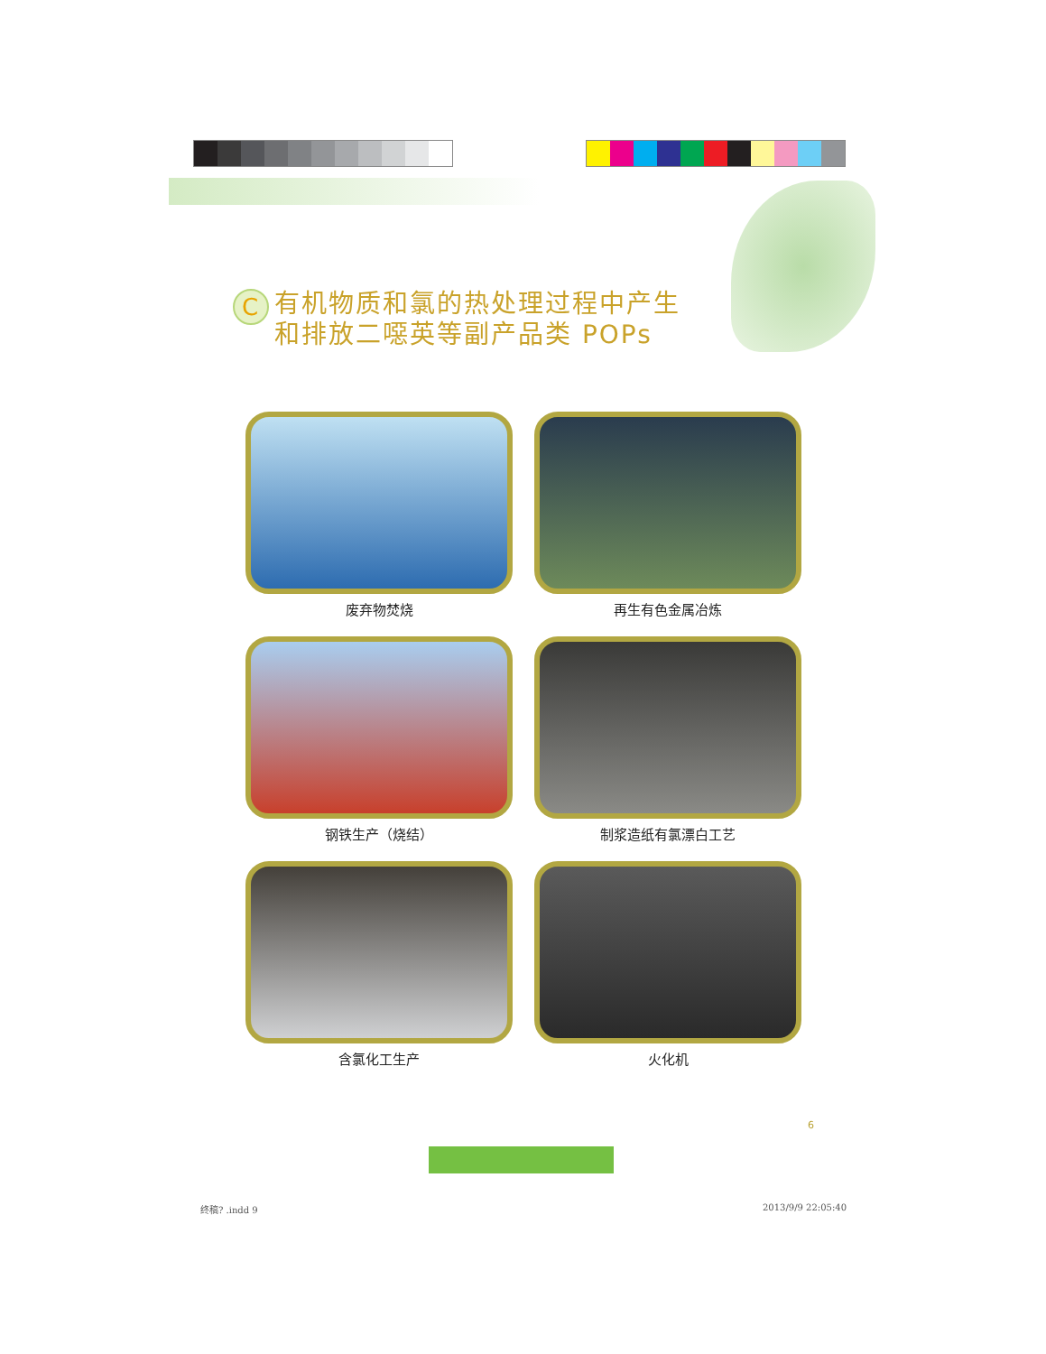C
有机物质和氯的热处理过程中产生
和排放二噁英等副产品类 POPs
废弃物焚烧
再生有色金属冶炼
钢铁生产（烧结）
制浆造纸有氯漂白工艺
含氯化工生产
火化机
6
终稿? .indd 9 2013/9/9 22:05:40